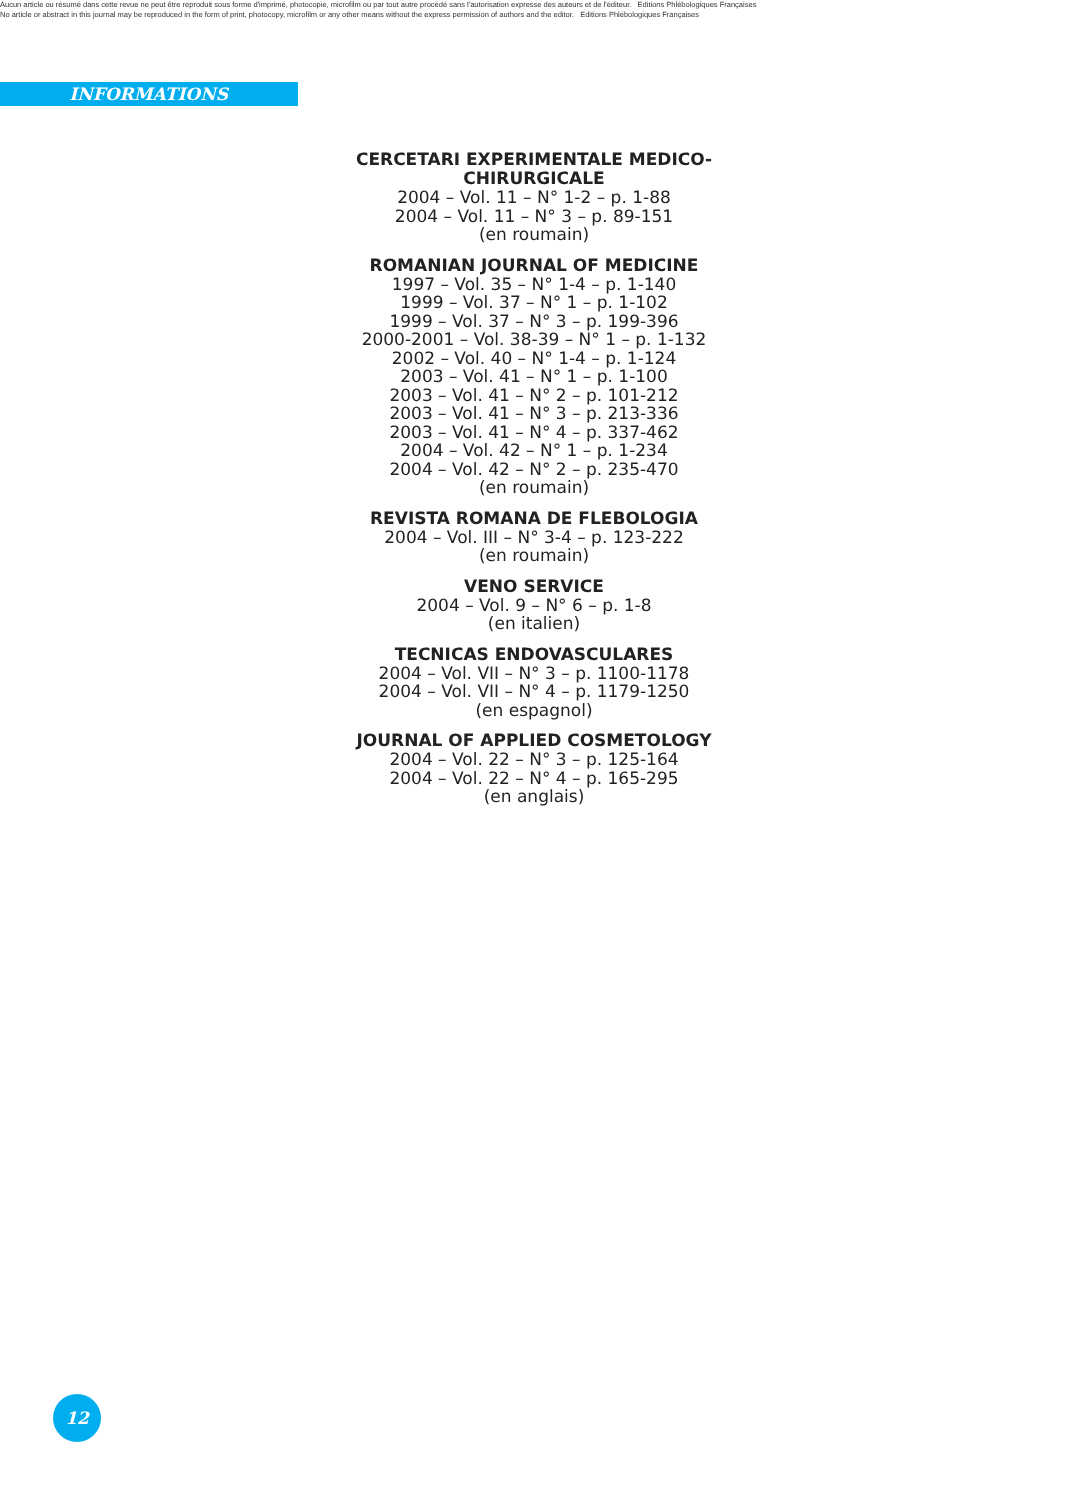Aucun article ou résumé dans cette revue ne peut être reproduit sous forme d'imprimé, photocopie, microfilm ou par tout autre procédé sans l'autorisation expresse des auteurs et de l'éditeur. Editions Phlébologiques Françaises
No article or abstract in this journal may be reproduced in the form of print, photocopy, microfilm or any other means without the express permission of authors and the editor. Editions Phlébologiques Françaises
INFORMATIONS
CERCETARI EXPERIMENTALE MEDICO-CHIRURGICALE
2004 – Vol. 11 – N° 1-2 – p. 1-88
2004 – Vol. 11 – N° 3 – p. 89-151
(en roumain)
ROMANIAN JOURNAL OF MEDICINE
1997 – Vol. 35 – N° 1-4 – p. 1-140
1999 – Vol. 37 – N° 1 – p. 1-102
1999 – Vol. 37 – N° 3 – p. 199-396
2000-2001 – Vol. 38-39 – N° 1 – p. 1-132
2002 – Vol. 40 – N° 1-4 – p. 1-124
2003 – Vol. 41 – N° 1 – p. 1-100
2003 – Vol. 41 – N° 2 – p. 101-212
2003 – Vol. 41 – N° 3 – p. 213-336
2003 – Vol. 41 – N° 4 – p. 337-462
2004 – Vol. 42 – N° 1 – p. 1-234
2004 – Vol. 42 – N° 2 – p. 235-470
(en roumain)
REVISTA ROMANA DE FLEBOLOGIA
2004 – Vol. III – N° 3-4 – p. 123-222
(en roumain)
VENO SERVICE
2004 – Vol. 9 – N° 6 – p. 1-8
(en italien)
TECNICAS ENDOVASCULARES
2004 – Vol. VII – N° 3 – p. 1100-1178
2004 – Vol. VII – N° 4 – p. 1179-1250
(en espagnol)
JOURNAL OF APPLIED COSMETOLOGY
2004 – Vol. 22 – N° 3 – p. 125-164
2004 – Vol. 22 – N° 4 – p. 165-295
(en anglais)
12